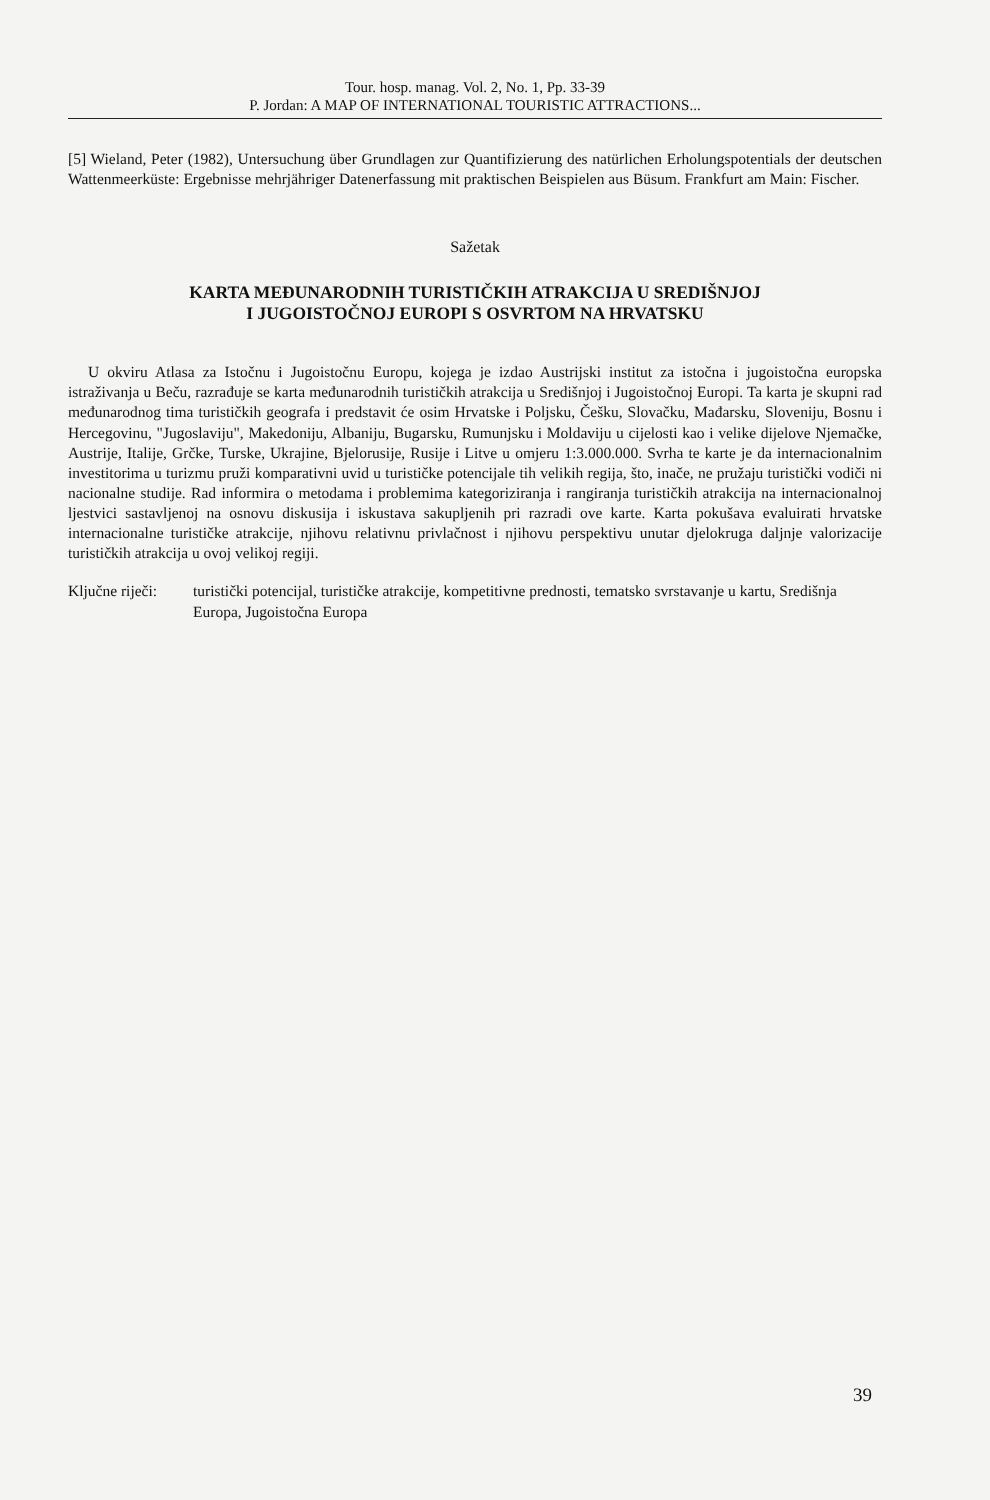Tour. hosp. manag. Vol. 2, No. 1, Pp. 33-39
P. Jordan: A MAP OF INTERNATIONAL TOURISTIC ATTRACTIONS...
[5] Wieland, Peter (1982), Untersuchung über Grundlagen zur Quantifizierung des natürlichen Erholungspotentials der deutschen Wattenmeerküste: Ergebnisse mehrjähriger Datenerfassung mit praktischen Beispielen aus Büsum. Frankfurt am Main: Fischer.
Sažetak
KARTA MEĐUNARODNIH TURISTIČKIH ATRAKCIJA U SREDIŠNJOJ
I JUGOISTOČNOJ EUROPI S OSVRTOM NA HRVATSKU
U okviru Atlasa za Istočnu i Jugoistočnu Europu, kojega je izdao Austrijski institut za istočna i jugoistočna europska istraživanja u Beču, razrađuje se karta međunarodnih turističkih atrakcija u Središnjoj i Jugoistočnoj Europi. Ta karta je skupni rad međunarodnog tima turističkih geografa i predstavit će osim Hrvatske i Poljsku, Češku, Slovačku, Mađarsku, Sloveniju, Bosnu i Hercegovinu, "Jugoslaviju", Makedoniju, Albaniju, Bugarsku, Rumunjsku i Moldaviju u cijelosti kao i velike dijelove Njemačke, Austrije, Italije, Grčke, Turske, Ukrajine, Bjelorusije, Rusije i Litve u omjeru 1:3.000.000. Svrha te karte je da internacionalnim investitorima u turizmu pruži komparativni uvid u turističke potencijale tih velikih regija, što, inače, ne pružaju turistički vodiči ni nacionalne studije. Rad informira o metodama i problemima kategoriziranja i rangiranja turističkih atrakcija na internacionalnoj ljestvici sastavljenoj na osnovu diskusija i iskustava sakupljenih pri razradi ove karte. Karta pokušava evaluirati hrvatske internacionalne turističke atrakcije, njihovu relativnu privlačnost i njihovu perspektivu unutar djelokruga daljnje valorizacije turističkih atrakcija u ovoj velikoj regiji.
Ključne riječi:
turistički potencijal, turističke atrakcije, kompetitivne prednosti, tematsko svrstavanje u kartu, Središnja Europa, Jugoistočna Europa
39